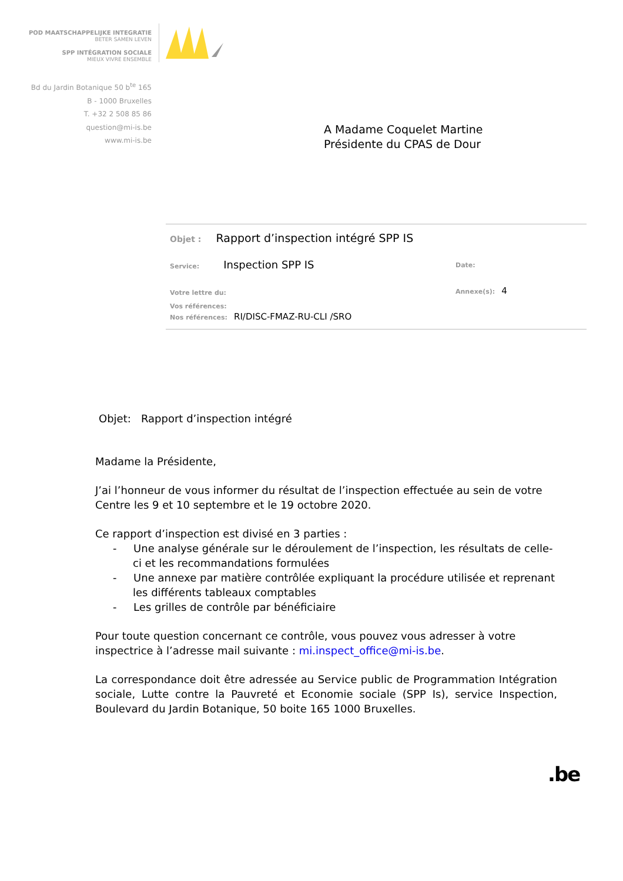POD MAATSCHAPPELIJKE INTEGRATIE
BETER SAMEN LEVEN
SPP INTÉGRATION SOCIALE
MIEUX VIVRE ENSEMBLE
Bd du Jardin Botanique 50 b<sup>te</sup> 165
B - 1000 Bruxelles
T. +32 2 508 85 86
question@mi-is.be
www.mi-is.be
A Madame Coquelet Martine
Présidente du CPAS de Dour
Objet : Rapport d’inspection intégré SPP IS
Service: Inspection SPP IS Date:
Votre lettre du: Annexe(s): 4
Vos références:
Nos références: RI/DISC-FMAZ-RU-CLI /SRO
Objet: Rapport d’inspection intégré
Madame la Présidente,
J’ai l’honneur de vous informer du résultat de l’inspection effectuée au sein de votre Centre les 9 et 10 septembre et le 19 octobre 2020.
Ce rapport d’inspection est divisé en 3 parties :
- Une analyse générale sur le déroulement de l’inspection, les résultats de celle-ci et les recommandations formulées
- Une annexe par matière contrôlée expliquant la procédure utilisée et reprenant les différents tableaux comptables
- Les grilles de contrôle par bénéficiaire
Pour toute question concernant ce contrôle, vous pouvez vous adresser à votre inspectrice à l’adresse mail suivante : mi.inspect_office@mi-is.be.
La correspondance doit être adressée au Service public de Programmation Intégration sociale, Lutte contre la Pauvreté et Economie sociale (SPP Is), service Inspection, Boulevard du Jardin Botanique, 50 boite 165 1000 Bruxelles.
.be